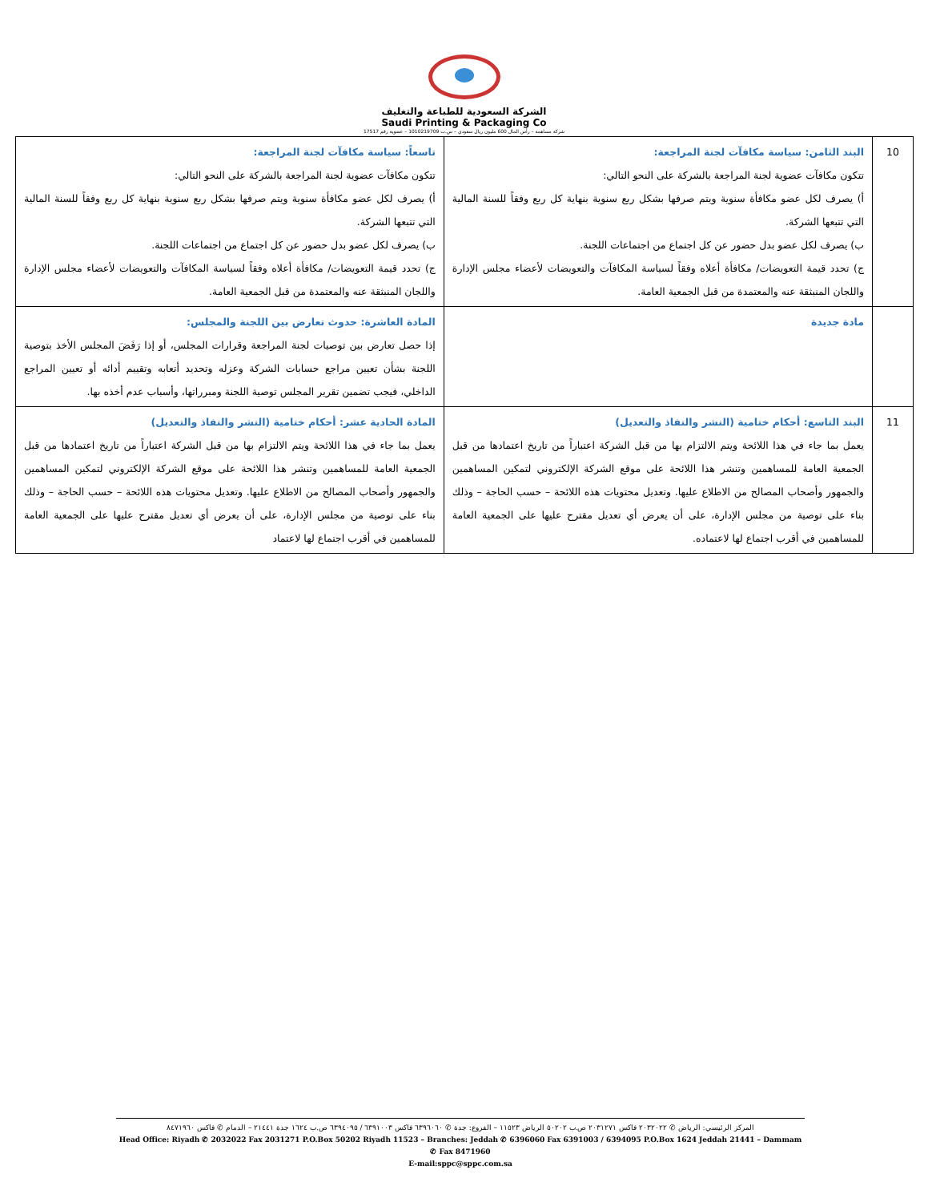الشركة السعودية للطباعة والتغليف
Saudi Printing & Packaging Co
شركة مساهمة – رأس المال 600 مليون ريال سعودي – س.ت 1010219709 – عضوية رقم 17517
| 10 | البند الثامن: سياسة مكافآت لجنة المراجعة: تتكون مكافآت عضوية لجنة المراجعة بالشركة على النحو التالي: أ) يصرف لكل عضو مكافأة سنوية ويتم صرفها بشكل ربع سنوية بنهاية كل ربع وفقاً للسنة المالية التي تتبعها الشركة. ب) يصرف لكل عضو بدل حضور عن كل اجتماع من اجتماعات اللجنة. ج) تحدد قيمة التعويضات/ مكافأة أعلاه وفقاً لسياسة المكافآت والتعويضات لأعضاء مجلس الإدارة واللجان المنبثقة عنه والمعتمدة من قبل الجمعية العامة. | تاسعاً: سياسة مكافآت لجنة المراجعة: تتكون مكافآت عضوية لجنة المراجعة بالشركة على النحو التالي: أ) يصرف لكل عضو مكافأة سنوية ويتم صرفها بشكل ربع سنوية بنهاية كل ربع وفقاً للسنة المالية التي تتبعها الشركة. ب) يصرف لكل عضو بدل حضور عن كل اجتماع من اجتماعات اللجنة. ج) تحدد قيمة التعويضات/ مكافأة أعلاه وفقاً لسياسة المكافآت والتعويضات لأعضاء مجلس الإدارة واللجان المنبثقة عنه والمعتمدة من قبل الجمعية العامة. |
| | مادة جديدة | المادة العاشرة: حدوث تعارض بين اللجنة والمجلس: إذا حصل تعارض بين توصيات لجنة المراجعة وقرارات المجلس، أو إذا رَفَضَ المجلس الأخذ بتوصية اللجنة بشأن تعيين مراجع حسابات الشركة وعزله وتحديد أتعابه وتقييم أدائه أو تعيين المراجع الداخلي، فيجب تضمين تقرير المجلس توصية اللجنة ومبرراتها، وأسباب عدم أخذه بها. |
| 11 | البند التاسع: أحكام ختامية (النشر والنفاذ والتعديل) يعمل بما جاء في هذا اللائحة ويتم الالتزام بها من قبل الشركة اعتباراً من تاريخ اعتمادها من قبل الجمعية العامة للمساهمين وتنشر هذا اللائحة على موقع الشركة الإلكتروني لتمكين المساهمين والجمهور وأصحاب المصالح من الاطلاع عليها. وتعديل محتويات هذه اللائحة – حسب الحاجة – وذلك بناء على توصية من مجلس الإدارة، على أن يعرض أي تعديل مقترح عليها على الجمعية العامة للمساهمين في أقرب اجتماع لها لاعتماده. | المادة الحادية عشر: أحكام ختامية (النشر والنفاذ والتعديل) يعمل بما جاء في هذا اللائحة ويتم الالتزام بها من قبل الشركة اعتباراً من تاريخ اعتمادها من قبل الجمعية العامة للمساهمين وتنشر هذا اللائحة على موقع الشركة الإلكتروني لتمكين المساهمين والجمهور وأصحاب المصالح من الاطلاع عليها. وتعديل محتويات هذه اللائحة – حسب الحاجة – وذلك بناء على توصية من مجلس الإدارة، على أن يعرض أي تعديل مقترح عليها على الجمعية العامة للمساهمين في أقرب اجتماع لها لاعتماد |
المركز الرئيسي: الرياض ✆ ٢٠٣٢٠٢٢ فاكس ٢٠٣١٢٧١ ص.ب ٥٠٢٠٢ الرياض ١١٥٢٣ – الفروع: جدة ✆ ٦٣٩٦٠٦٠ فاكس ٦٣٩١٠٠٣ / ٦٣٩٤٠٩٥ ص.ب ١٦٢٤ جدة ٢١٤٤١ – الدمام ✆ فاكس ٨٤٧١٩٦٠
Head Office: Riyadh ✆ 2032022 Fax 2031271 P.O.Box 50202 Riyadh 11523 – Branches: Jeddah ✆ 6396060 Fax 6391003 / 6394095 P.O.Box 1624 Jeddah 21441 – Dammam ✆ Fax 8471960
E-mail:sppc@sppc.com.sa